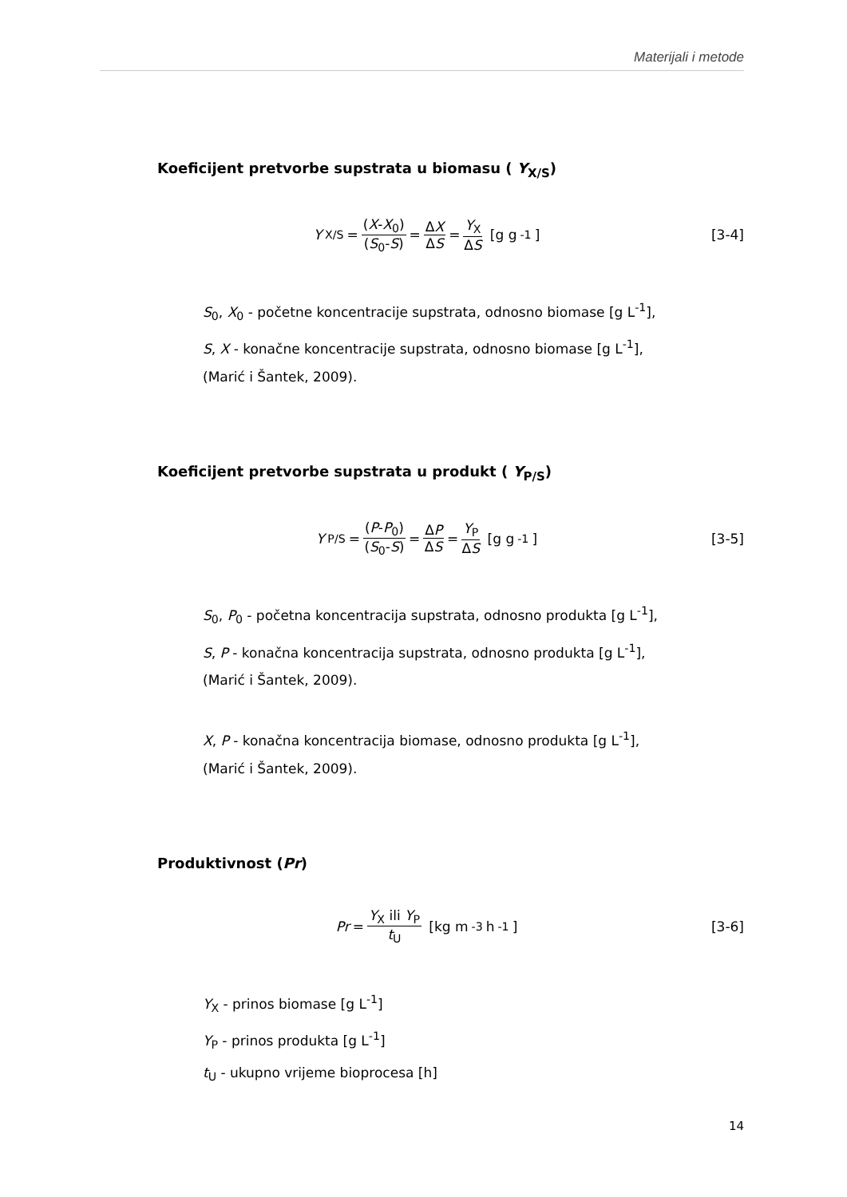Materijali i metode
Koeficijent pretvorbe supstrata u biomasu ( Y<sub>X/S</sub>)
Y<sub>X/S</sub> = (X-X<sub>0</sub>) (S<sub>0</sub>-S) = ΔX ΔS = Y<sub>X</sub> ΔS [g g<sup>-1</sup>]
[3-4]
S<sub>0</sub>, X<sub>0</sub> - početne koncentracije supstrata, odnosno biomase [g L<sup>-1</sup>],
S, X - konačne koncentracije supstrata, odnosno biomase [g L<sup>-1</sup>],
(Marić i Šantek, 2009).
Koeficijent pretvorbe supstrata u produkt ( Y<sub>P/S</sub>)
Y<sub>P/S</sub> = (P-P<sub>0</sub>) (S<sub>0</sub>-S) = ΔP ΔS = Y<sub>P</sub> ΔS [g g<sup>-1</sup>]
[3-5]
S<sub>0</sub>, P<sub>0</sub> - početna koncentracija supstrata, odnosno produkta [g L<sup>-1</sup>],
S, P - konačna koncentracija supstrata, odnosno produkta [g L<sup>-1</sup>],
(Marić i Šantek, 2009).
X, P - konačna koncentracija biomase, odnosno produkta [g L<sup>-1</sup>],
(Marić i Šantek, 2009).
Produktivnost (Pr)
Pr = Y<sub>X</sub> ili Y<sub>P</sub> t<sub>U</sub> [kg m<sup>-3</sup> h<sup>-1</sup>] [3-6]
Y<sub>X</sub> - prinos biomase [g L<sup>-1</sup>]
Y<sub>P</sub> - prinos produkta [g L<sup>-1</sup>]
t<sub>U</sub> - ukupno vrijeme bioprocesa [h]
14